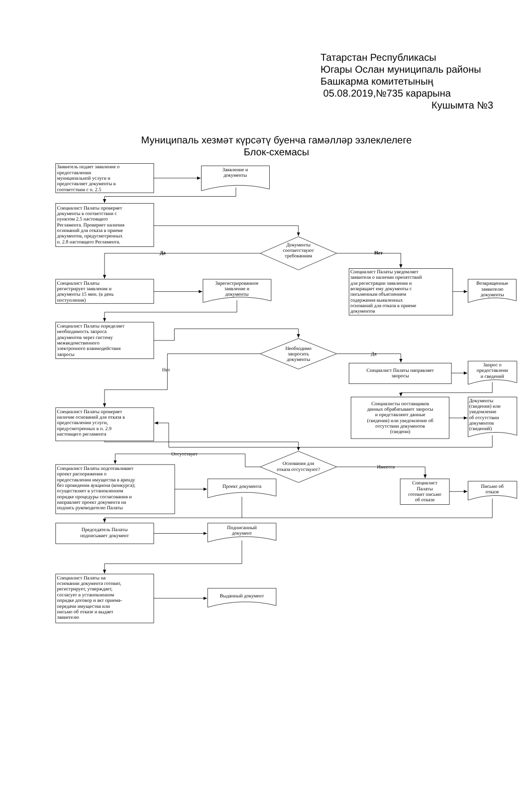Татарстан Республикасы
Югары Ослан муниципаль районы
Башкарма комитетының
05.08.2019,№735 карарына
Кушымта №3
Муниципаль хезмәт күрсәтү буенча гамәлләр эзлеклелеге
Блок-схемасы
Заявитель подает заявление о предоставлении муниципальной услуги и предоставляет документы в соответствии с п. 2.5
Заявление и документы
Специалист Палаты проверяет документы в соответствии с пунктом 2.5 настоящего Регламента. Проверяет наличия оснований для отказа в приеме документов, предусмотренных п. 2.8 настоящего Регламента.
Документы соответствуют требованиям
Да
Нет
Специалист Палаты регистрирует заявления и документы 15 мин. (в день поступления)
Зарегистрированное заявление и документы
Специалист Палаты уведомляет заявителя о наличии препятствий для регистрации заявления и возвращает ему документы с письменным объяснением содержания выявленных оснований для отказа в приеме документов
Возвращенные заявителю документы
Специалист Палаты определяет необходимость запроса документов через систему межведомственного электронного взаимодействия запросы
Необходимо запросить документы
Да
Нет
Специалист Палаты направляет запросы
Запрос о предоставлени и сведений
Специалисты поставщиков данных обрабатывают запросы и представляют данные (сведения) или уведомление об отсутствии документов (сведени)
Документы (сведения) или уведомление об отсутствии документов (сведений)
Специалист Палаты проверяет наличие оснований для отказа в предоставлении услуги, предусмотренных в п. 2.9 настоящего регламента
Отсутствует
Основания для отказа отсутствуют?
Имеется
Специалист Палаты подготавливает проект распоряжения о предоставлении имущества в аренду без проведения аукциона (конкурса); осуществляет в установленном порядке процедуры согласования и направляет проект документа на подпись руководителю Палаты
Проект документа
Специалист Палаты готовит письмо об отказе
Письмо об отказе
Председатель Палаты подписывает документ
Подписанный документ
Специалист Палаты на основании документа готовит, регистрирует, утверждает, согласует в установленном порядке договор и акт приема- передачи имущества или письмо об отказе и выдает заявителю
Выданный документ